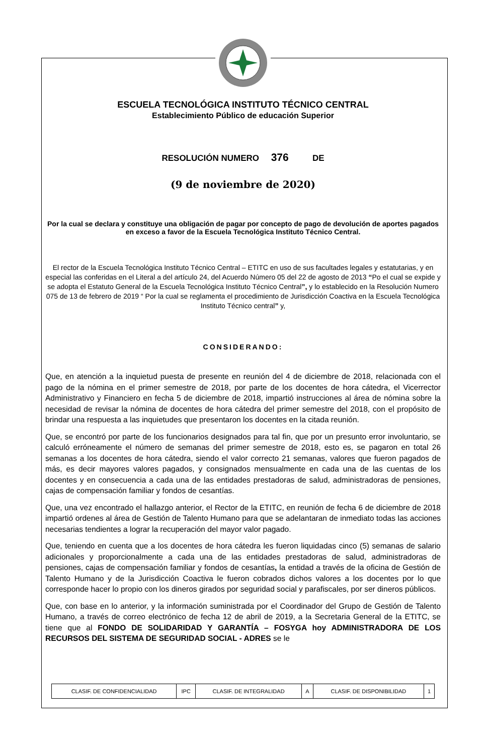ESCUELA TECNOLÓGICA INSTITUTO TÉCNICO CENTRAL
Establecimiento Público de educación Superior
RESOLUCIÓN NUMERO 376 DE
(9 de noviembre de 2020)
Por la cual se declara y constituye una obligación de pagar por concepto de pago de devolución de aportes pagados en exceso a favor de la Escuela Tecnológica Instituto Técnico Central.
El rector de la Escuela Tecnológica Instituto Técnico Central – ETITC en uso de sus facultades legales y estatutarias, y en especial las conferidas en el Literal a del artículo 24, del Acuerdo Número 05 del 22 de agosto de 2013 “Po el cual se expide y se adopta el Estatuto General de la Escuela Tecnológica Instituto Técnico Central”, y lo establecido en la Resolución Numero 075 de 13 de febrero de 2019 “ Por la cual se reglamenta el procedimiento de Jurisdicción Coactiva en la Escuela Tecnológica Instituto Técnico central” y,
CONSIDERANDO:
Que, en atención a la inquietud puesta de presente en reunión del 4 de diciembre de 2018, relacionada con el pago de la nómina en el primer semestre de 2018, por parte de los docentes de hora cátedra, el Vicerrector Administrativo y Financiero en fecha 5 de diciembre de 2018, impartió instrucciones al área de nómina sobre la necesidad de revisar la nómina de docentes de hora cátedra del primer semestre del 2018, con el propósito de brindar una respuesta a las inquietudes que presentaron los docentes en la citada reunión.
Que, se encontró por parte de los funcionarios designados para tal fin, que por un presunto error involuntario, se calculó erróneamente el número de semanas del primer semestre de 2018, esto es, se pagaron en total 26 semanas a los docentes de hora cátedra, siendo el valor correcto 21 semanas, valores que fueron pagados de más, es decir mayores valores pagados, y consignados mensualmente en cada una de las cuentas de los docentes y en consecuencia a cada una de las entidades prestadoras de salud, administradoras de pensiones, cajas de compensación familiar y fondos de cesantías.
Que, una vez encontrado el hallazgo anterior, el Rector de la ETITC, en reunión de fecha 6 de diciembre de 2018 impartió ordenes al área de Gestión de Talento Humano para que se adelantaran de inmediato todas las acciones necesarias tendientes a lograr la recuperación del mayor valor pagado.
Que, teniendo en cuenta que a los docentes de hora cátedra les fueron liquidadas cinco (5) semanas de salario adicionales y proporcionalmente a cada una de las entidades prestadoras de salud, administradoras de pensiones, cajas de compensación familiar y fondos de cesantías, la entidad a través de la oficina de Gestión de Talento Humano y de la Jurisdicción Coactiva le fueron cobrados dichos valores a los docentes por lo que corresponde hacer lo propio con los dineros girados por seguridad social y parafiscales, por ser dineros públicos.
Que, con base en lo anterior, y la información suministrada por el Coordinador del Grupo de Gestión de Talento Humano, a través de correo electrónico de fecha 12 de abril de 2019, a la Secretaria General de la ETITC, se tiene que al FONDO DE SOLIDARIDAD Y GARANTÍA – FOSYGA hoy ADMINISTRADORA DE LOS RECURSOS DEL SISTEMA DE SEGURIDAD SOCIAL - ADRES se le
| CLASIF. DE CONFIDENCIALIDAD | IPC | CLASIF. DE INTEGRALIDAD | A | CLASIF. DE DISPONIBILIDAD | 1 |